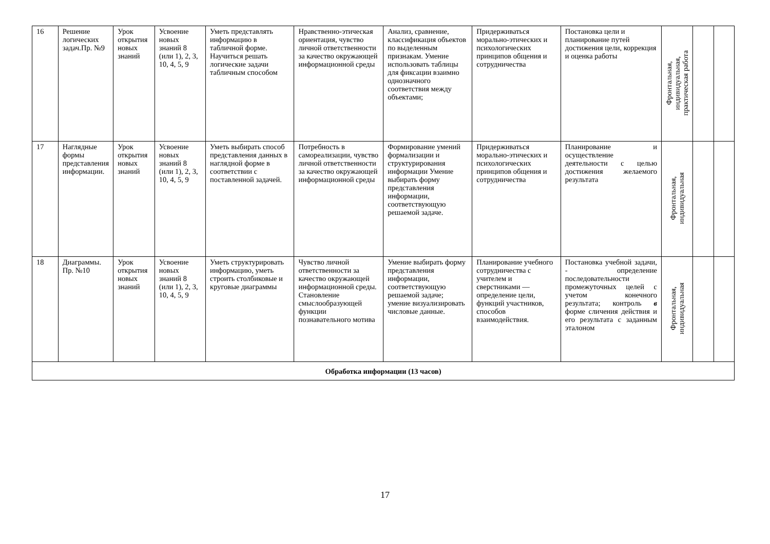| 16 | Решение логических задач.Пр. №9 | Урок открытия новых знаний | Усвоение новых знаний 8 (или 1), 2, 3, 10, 4, 5, 9 | Уметь представлять информацию в табличной форме. Научиться решать логические задачи табличным способом | Нравственно-этическая ориентация, чувство личной ответственности за качество окружающей информационной среды | Анализ, сравнение, классификация объектов по выделенным признакам. Умение использовать таблицы для фиксации взаимно однозначного соответствия между объектами; | Придерживаться морально-этических и психологических принципов общения и сотрудничества | Постановка цели и планирование путей достижения цели, коррекция и оценка работы | Фронтальная, индивидуальная, практическая работа | | |
| 17 | Наглядные формы представления информации. | Урок открытия новых знаний | Усвоение новых знаний 8 (или 1), 2, 3, 10, 4, 5, 9 | Уметь выбирать способ представления данных в наглядной форме в соответствии с поставленной задачей. | Потребность в самореализации, чувство личной ответственности за качество окружающей информационной среды | Формирование умений формализации и структурирования информации Умение выбирать форму представления информации, соответствующую решаемой задаче. | Придерживаться морально-этических и психологических принципов общения и сотрудничества | Планирование и осуществление деятельности с целью достижения желаемого результата | Фронтальная, индивидуальная | | |
| 18 | Диаграммы. Пр. №10 | Урок открытия новых знаний | Усвоение новых знаний 8 (или 1), 2, 3, 10, 4, 5, 9 | Уметь структурировать информацию, уметь строить столбиковые и круговые диаграммы | Чувство личной ответственности за качество окружающей информационной среды. Становление смыслообразующей функции познавательного мотива | Умение выбирать форму представления информации, соответствующую решаемой задаче; умение визуализировать числовые данные. | Планирование учебного сотрудничества с учителем и сверстниками — определение цели, функций участников, способов взаимодействия. | Постановка учебной задачи, - определение последовательности промежуточных целей с учетом конечного результата; контроль в форме сличения действия и его результата с заданным эталоном | Фронтальная, индивидуальная | | |
| Обработка информации (13 часов) | | | | | | | | | | | |
17